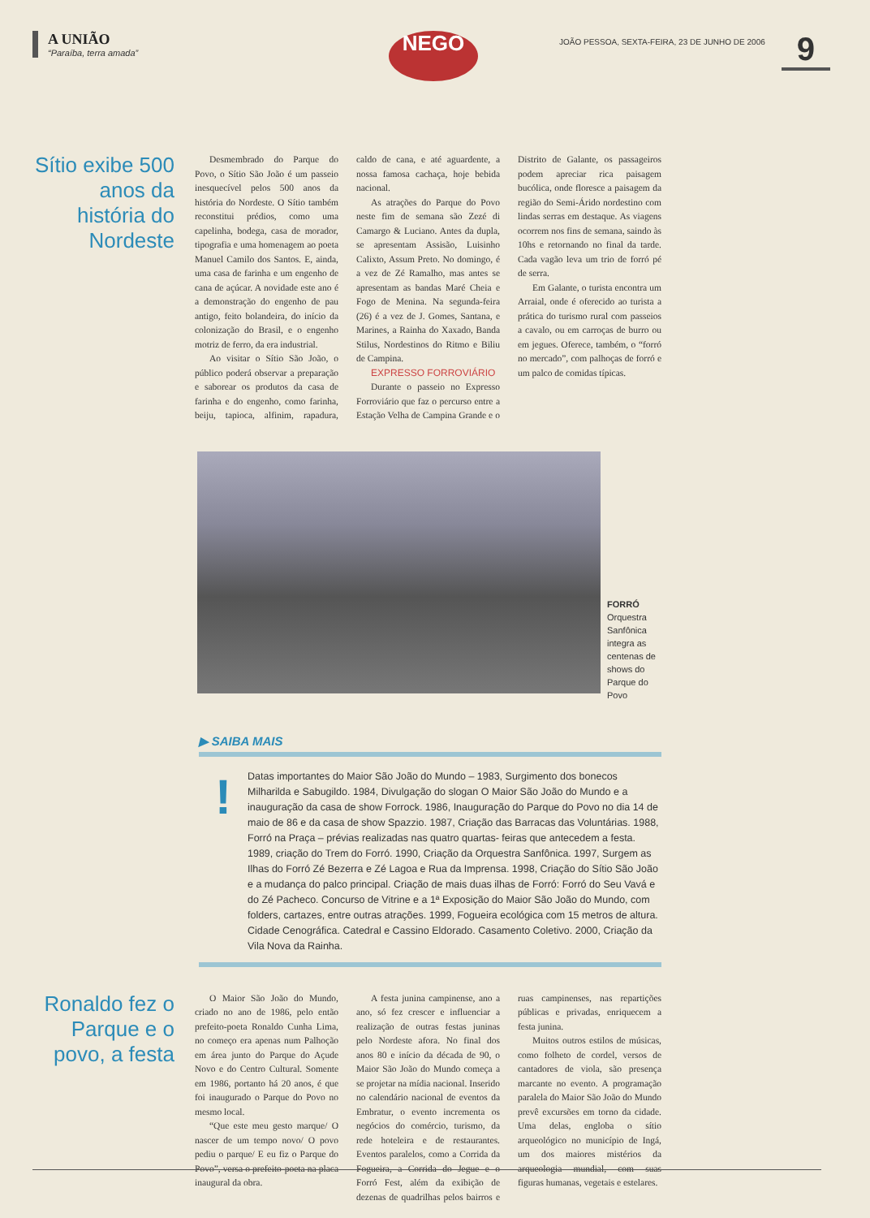A UNIÃO
“Paraíba, terra amada”
NEGO
JOÃO PESSOA, SEXTA-FEIRA, 23 DE JUNHO DE 2006
9
Sítio exibe 500 anos da história do Nordeste
Desmembrado do Parque do Povo, o Sítio São João é um passeio inesquecível pelos 500 anos da história do Nordeste. O Sítio também reconstitui prédios, como uma capelinha, bodega, casa de morador, tipografia e uma homenagem ao poeta Manuel Camilo dos Santos. E, ainda, uma casa de farinha e um engenho de cana de açúcar. A novidade este ano é a demonstração do engenho de pau antigo, feito bolandeira, do início da colonização do Brasil, e o engenho motriz de ferro, da era industrial.
Ao visitar o Sítio São João, o público poderá observar a preparação e saborear os produtos da casa de farinha e do engenho, como farinha, beiju, tapioca, alfinim, rapadura, caldo de cana, e até aguardente, a nossa famosa cachaça, hoje bebida nacional.
As atrações do Parque do Povo neste fim de semana são Zezé di Camargo & Luciano. Antes da dupla, se apresentam Assisão, Luisinho Calixto, Assum Preto. No domingo, é a vez de Zé Ramalho, mas antes se apresentam as bandas Maré Cheia e Fogo de Menina. Na segunda-feira (26) é a vez de J. Gomes, Santana, e Marines, a Rainha do Xaxado, Banda Stilus, Nordestinos do Ritmo e Biliu de Campina.
EXPRESSO FORROVIÁRIO
Durante o passeio no Expresso Forroviário que faz o percurso entre a Estação Velha de Campina Grande e o Distrito de Galante, os passageiros podem apreciar rica paisagem bucólica, onde floresce a paisagem da região do Semi-Árido nordestino com lindas serras em destaque. As viagens ocorrem nos fins de semana, saindo às 10hs e retornando no final da tarde. Cada vagão leva um trio de forró pé de serra.
Em Galante, o turista encontra um Arraial, onde é oferecido ao turista a prática do turismo rural com passeios a cavalo, ou em carroças de burro ou em jegues. Oferece, também, o “forró no mercado”, com palhoças de forró e um palco de comidas típicas.
FORRÓ
Orquestra Sanfônica integra as centenas de shows do Parque do Povo
▶ SAIBA MAIS
!
Datas importantes do Maior São João do Mundo – 1983, Surgimento dos bonecos Milharilda e Sabugildo. 1984, Divulgação do slogan O Maior São João do Mundo e a inauguração da casa de show Forrock. 1986, Inauguração do Parque do Povo no dia 14 de maio de 86 e da casa de show Spazzio. 1987, Criação das Barracas das Voluntárias. 1988, Forró na Praça – prévias realizadas nas quatro quartas- feiras que antecedem a festa. 1989, criação do Trem do Forró. 1990, Criação da Orquestra Sanfônica. 1997, Surgem as Ilhas do Forró Zé Bezerra e Zé Lagoa e Rua da Imprensa. 1998, Criação do Sítio São João e a mudança do palco principal. Criação de mais duas ilhas de Forró: Forró do Seu Vavá e do Zé Pacheco. Concurso de Vitrine e a 1ª Exposição do Maior São João do Mundo, com folders, cartazes, entre outras atrações. 1999, Fogueira ecológica com 15 metros de altura. Cidade Cenográfica. Catedral e Cassino Eldorado. Casamento Coletivo. 2000, Criação da Vila Nova da Rainha.
Ronaldo fez o Parque e o povo, a festa
O Maior São João do Mundo, criado no ano de 1986, pelo então prefeito-poeta Ronaldo Cunha Lima, no começo era apenas num Palhoção em área junto do Parque do Açude Novo e do Centro Cultural. Somente em 1986, portanto há 20 anos, é que foi inaugurado o Parque do Povo no mesmo local.
“Que este meu gesto marque/ O nascer de um tempo novo/ O povo pediu o parque/ E eu fiz o Parque do Povo”, versa o prefeito-poeta na placa inaugural da obra.
A festa junina campinense, ano a ano, só fez crescer e influenciar a realização de outras festas juninas pelo Nordeste afora. No final dos anos 80 e início da década de 90, o Maior São João do Mundo começa a se projetar na mídia nacional. Inserido no calendário nacional de eventos da Embratur, o evento incrementa os negócios do comércio, turismo, da rede hoteleira e de restaurantes. Eventos paralelos, como a Corrida da Fogueira, a Corrida do Jegue e o Forró Fest, além da exibição de dezenas de quadrilhas pelos bairros e ruas campinenses, nas repartições públicas e privadas, enriquecem a festa junina.
Muitos outros estilos de músicas, como folheto de cordel, versos de cantadores de viola, são presença marcante no evento. A programação paralela do Maior São João do Mundo prevê excursões em torno da cidade. Uma delas, engloba o sítio arqueológico no município de Ingá, um dos maiores mistérios da arqueologia mundial, com suas figuras humanas, vegetais e estelares.